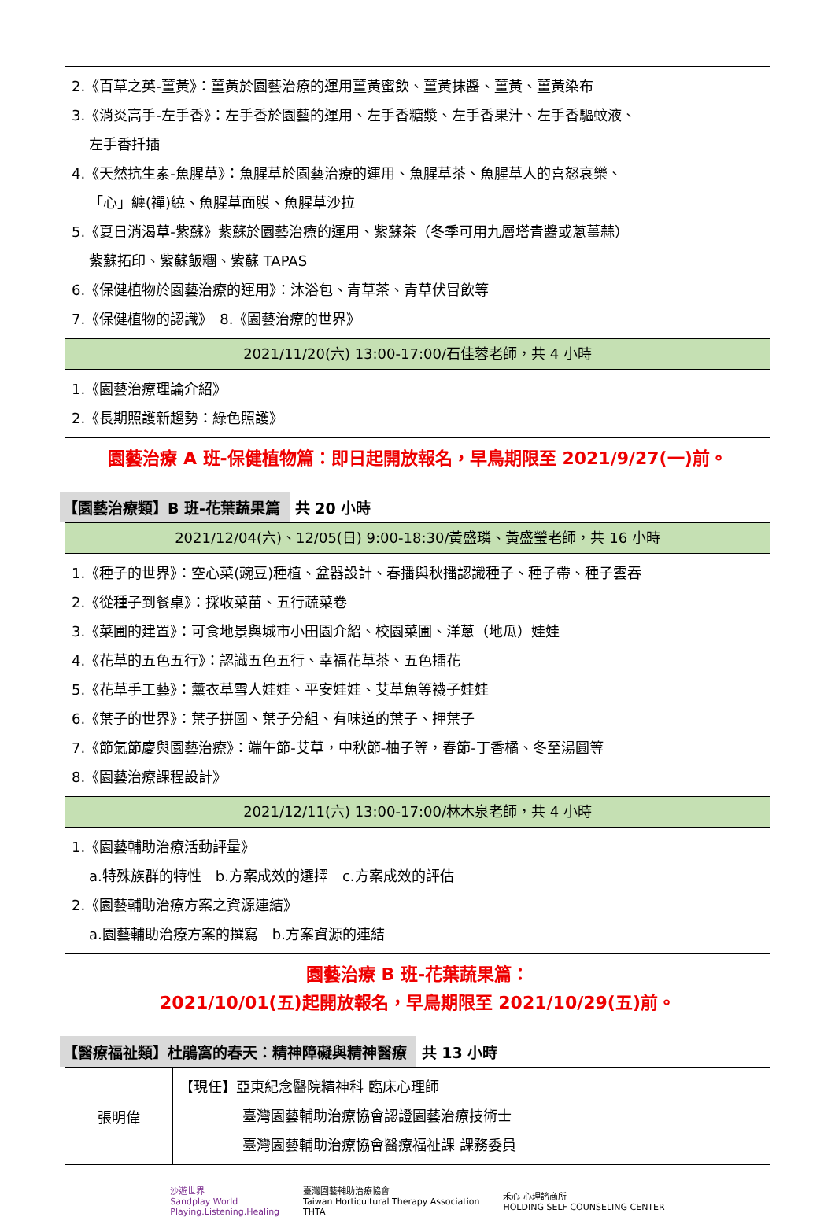| 2.《百草之英-薑黃》：薑黃於園藝治療的運用薑黃蜜飲、薑黃抹醬、薑黃、薑黃染布 3.《消炎高手-左手香》：左手香於園藝的運用、左手香糖漿、左手香果汁、左手香驅蚊液、 左手香扦插 4.《天然抗生素-魚腥草》：魚腥草於園藝治療的運用、魚腥草茶、魚腥草人的喜怒哀樂、 「心」纏(禪)繞、魚腥草面膜、魚腥草沙拉 5.《夏日消渴草-紫蘇》紫蘇於園藝治療的運用、紫蘇茶（冬季可用九層塔青醬或蔥薑蒜） 紫蘇拓印、紫蘇飯糰、紫蘇 TAPAS 6.《保健植物於園藝治療的運用》：沐浴包、青草茶、青草伏冒飲等 7.《保健植物的認識》 8.《園藝治療的世界》 |
| 2021/11/20(六) 13:00-17:00/石佳蓉老師，共 4 小時 |
| 1.《園藝治療理論介紹》 2.《長期照護新趨勢：綠色照護》 |
園藝治療 A 班-保健植物篇：即日起開放報名，早鳥期限至 2021/9/27(一)前。
【園藝治療類】B 班-花葉蔬果篇 共 20 小時
| 2021/12/04(六)、12/05(日) 9:00-18:30/黃盛璘、黃盛瑩老師，共 16 小時 |
| 1.《種子的世界》：空心菜(豌豆)種植、盆器設計、春播與秋播認識種子、種子帶、種子雲吞 2.《從種子到餐桌》：採收菜苗、五行蔬菜卷 3.《菜圃的建置》：可食地景與城市小田園介紹、校園菜圃、洋蔥（地瓜）娃娃 4.《花草的五色五行》：認識五色五行、幸福花草茶、五色插花 5.《花草手工藝》：薰衣草雪人娃娃、平安娃娃、艾草魚等襪子娃娃 6.《葉子的世界》：葉子拼圖、葉子分組、有味道的葉子、押葉子 7.《節氣節慶與園藝治療》：端午節-艾草，中秋節-柚子等，春節-丁香橘、冬至湯圓等 8.《園藝治療課程設計》 |
| 2021/12/11(六) 13:00-17:00/林木泉老師，共 4 小時 |
| 1.《園藝輔助治療活動評量》 a.特殊族群的特性 b.方案成效的選擇 c.方案成效的評估 2.《園藝輔助治療方案之資源連結》 a.園藝輔助治療方案的撰寫 b.方案資源的連結 |
園藝治療 B 班-花葉蔬果篇：
2021/10/01(五)起開放報名，早鳥期限至 2021/10/29(五)前。
【醫療福祉類】杜鵑窩的春天：精神障礙與精神醫療 共 13 小時
| 張明偉 | 【現任】亞東紀念醫院精神科 臨床心理師 臺灣園藝輔助治療協會認證園藝治療技術士 臺灣園藝輔助治療協會醫療福祉課 課務委員 |
沙遊世界
Sandplay World
Playing.Listening.Healing
臺灣園藝輔助治療協會
Taiwan Horticultural Therapy Association
THTA
禾心 心理諮商所
HOLDING SELF COUNSELING CENTER